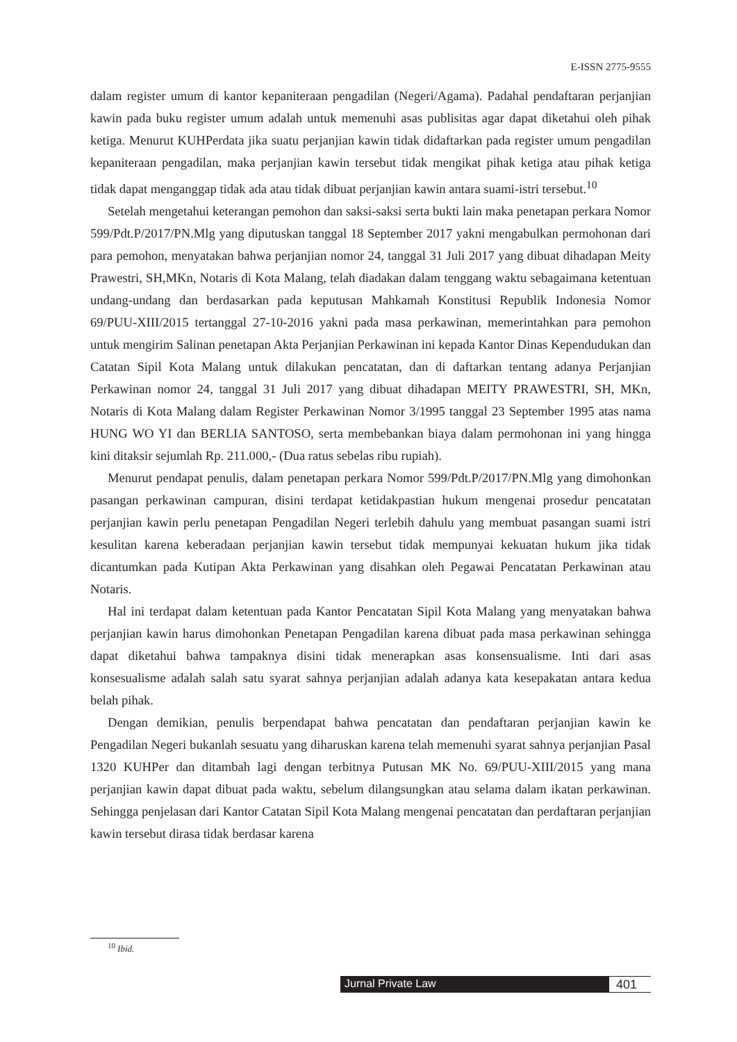E-ISSN 2775-9555
dalam register umum di kantor kepaniteraan pengadilan (Negeri/Agama). Padahal pendaftaran perjanjian kawin pada buku register umum adalah untuk memenuhi asas publisitas agar dapat diketahui oleh pihak ketiga. Menurut KUHPerdata jika suatu perjanjian kawin tidak didaftarkan pada register umum pengadilan kepaniteraan pengadilan, maka perjanjian kawin tersebut tidak mengikat pihak ketiga atau pihak ketiga tidak dapat menganggap tidak ada atau tidak dibuat perjanjian kawin antara suami-istri tersebut.<sup>10</sup>
Setelah mengetahui keterangan pemohon dan saksi-saksi serta bukti lain maka penetapan perkara Nomor 599/Pdt.P/2017/PN.Mlg yang diputuskan tanggal 18 September 2017 yakni mengabulkan permohonan dari para pemohon, menyatakan bahwa perjanjian nomor 24, tanggal 31 Juli 2017 yang dibuat dihadapan Meity Prawestri, SH,MKn, Notaris di Kota Malang, telah diadakan dalam tenggang waktu sebagaimana ketentuan undang-undang dan berdasarkan pada keputusan Mahkamah Konstitusi Republik Indonesia Nomor 69/PUU-XIII/2015 tertanggal 27-10-2016 yakni pada masa perkawinan, memerintahkan para pemohon untuk mengirim Salinan penetapan Akta Perjanjian Perkawinan ini kepada Kantor Dinas Kependudukan dan Catatan Sipil Kota Malang untuk dilakukan pencatatan, dan di daftarkan tentang adanya Perjanjian Perkawinan nomor 24, tanggal 31 Juli 2017 yang dibuat dihadapan MEITY PRAWESTRI, SH, MKn, Notaris di Kota Malang dalam Register Perkawinan Nomor 3/1995 tanggal 23 September 1995 atas nama HUNG WO YI dan BERLIA SANTOSO, serta membebankan biaya dalam permohonan ini yang hingga kini ditaksir sejumlah Rp. 211.000,- (Dua ratus sebelas ribu rupiah).
Menurut pendapat penulis, dalam penetapan perkara Nomor 599/Pdt.P/2017/PN.Mlg yang dimohonkan pasangan perkawinan campuran, disini terdapat ketidakpastian hukum mengenai prosedur pencatatan perjanjian kawin perlu penetapan Pengadilan Negeri terlebih dahulu yang membuat pasangan suami istri kesulitan karena keberadaan perjanjian kawin tersebut tidak mempunyai kekuatan hukum jika tidak dicantumkan pada Kutipan Akta Perkawinan yang disahkan oleh Pegawai Pencatatan Perkawinan atau Notaris.
Hal ini terdapat dalam ketentuan pada Kantor Pencatatan Sipil Kota Malang yang menyatakan bahwa perjanjian kawin harus dimohonkan Penetapan Pengadilan karena dibuat pada masa perkawinan sehingga dapat diketahui bahwa tampaknya disini tidak menerapkan asas konsensualisme. Inti dari asas konsesualisme adalah salah satu syarat sahnya perjanjian adalah adanya kata kesepakatan antara kedua belah pihak.
Dengan demikian, penulis berpendapat bahwa pencatatan dan pendaftaran perjanjian kawin ke Pengadilan Negeri bukanlah sesuatu yang diharuskan karena telah memenuhi syarat sahnya perjanjian Pasal 1320 KUHPer dan ditambah lagi dengan terbitnya Putusan MK No. 69/PUU-XIII/2015 yang mana perjanjian kawin dapat dibuat pada waktu, sebelum dilangsungkan atau selama dalam ikatan perkawinan. Sehingga penjelasan dari Kantor Catatan Sipil Kota Malang mengenai pencatatan dan perdaftaran perjanjian kawin tersebut dirasa tidak berdasar karena
<sup>10</sup> Ibid.
Jurnal Private Law 401